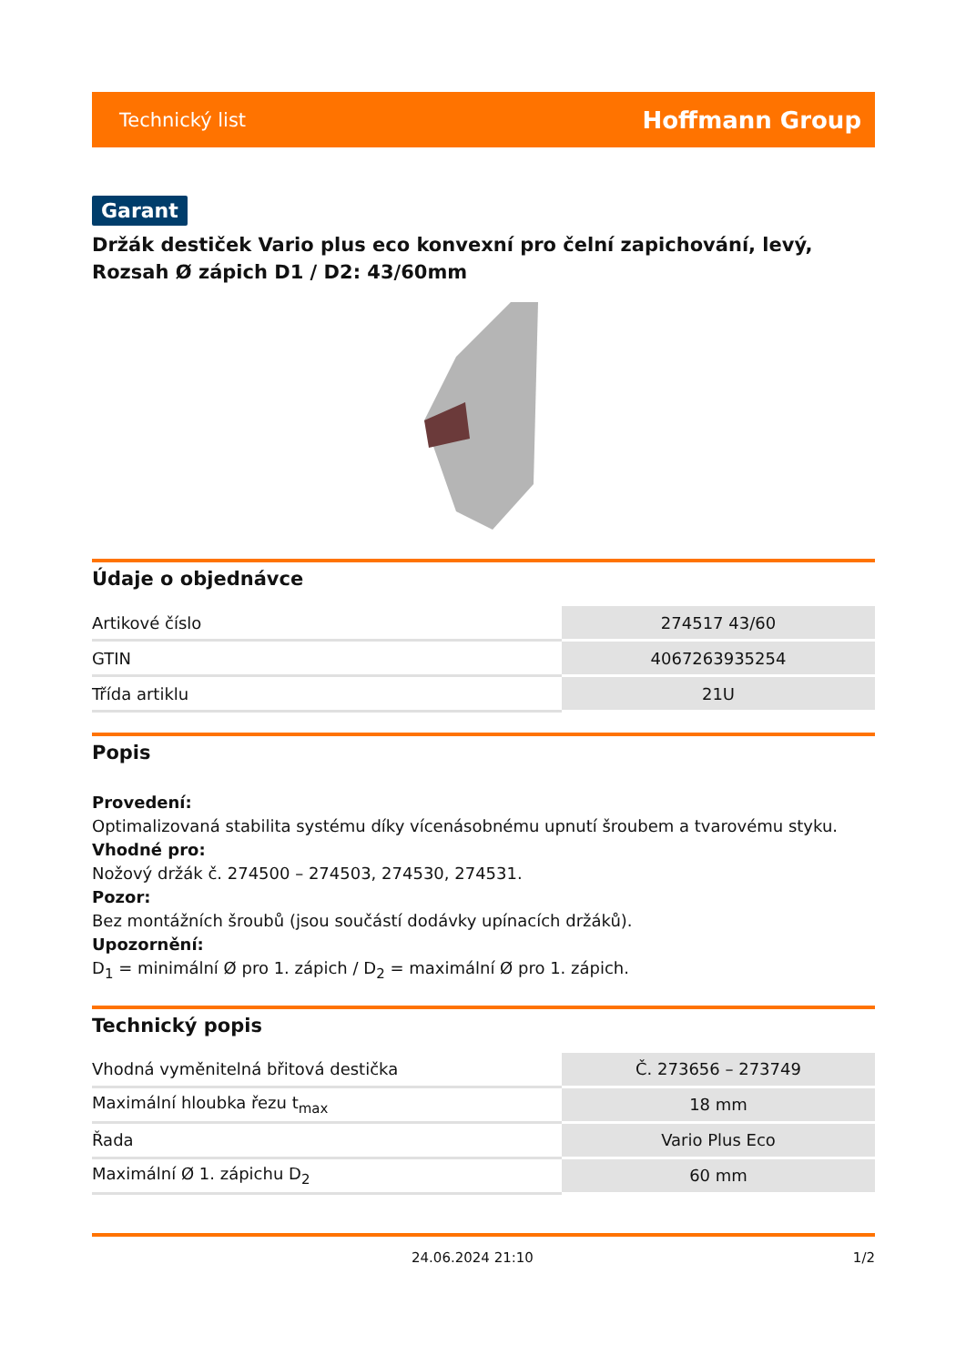Technický list Hoffmann Group
Garant
Držák destiček Vario plus eco konvexní pro čelní zapichování, levý, Rozsah Ø zápich D1 / D2: 43/60mm
Údaje o objednávce
| Artikové číslo | 274517 43/60 |
| GTIN | 4067263935254 |
| Třída artiklu | 21U |
Popis
Provedení:
Optimalizovaná stabilita systému díky vícenásobnému upnutí šroubem a tvarovému styku.
Vhodné pro:
Nožový držák č. 274500 – 274503, 274530, 274531.
Pozor:
Bez montážních šroubů (jsou součástí dodávky upínacích držáků).
Upozornění:
D<sub>1</sub> = minimální Ø pro 1. zápich / D<sub>2</sub> = maximální Ø pro 1. zápich.
Technický popis
| Vhodná vyměnitelná břitová destička | Č. 273656 – 273749 |
| Maximální hloubka řezu t<sub>max</sub> | 18 mm |
| Řada | Vario Plus Eco |
| Maximální Ø 1. zápichu D<sub>2</sub> | 60 mm |
24.06.2024 21:10 1/2